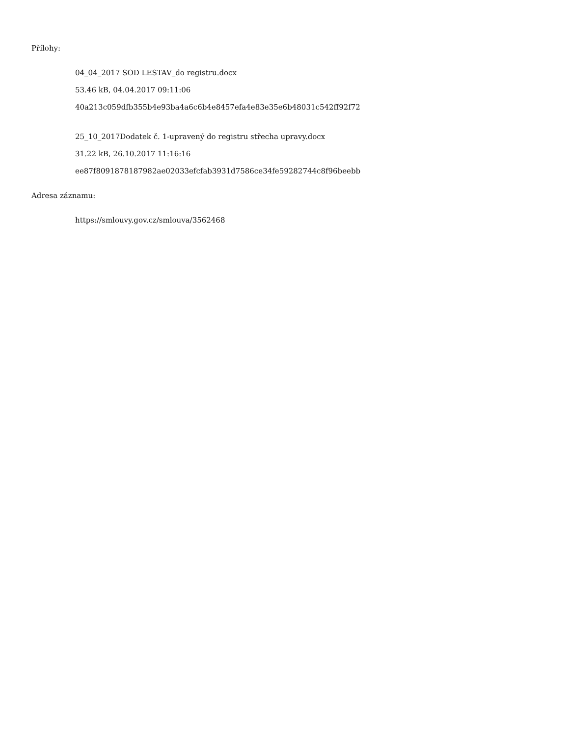Přílohy:
04_04_2017 SOD LESTAV_do registru.docx
53.46 kB, 04.04.2017 09:11:06
40a213c059dfb355b4e93ba4a6c6b4e8457efa4e83e35e6b48031c542ff92f72
25_10_2017Dodatek č. 1-upravený do registru střecha upravy.docx
31.22 kB, 26.10.2017 11:16:16
ee87f8091878187982ae02033efcfab3931d7586ce34fe59282744c8f96beebb
Adresa záznamu:
https://smlouvy.gov.cz/smlouva/3562468